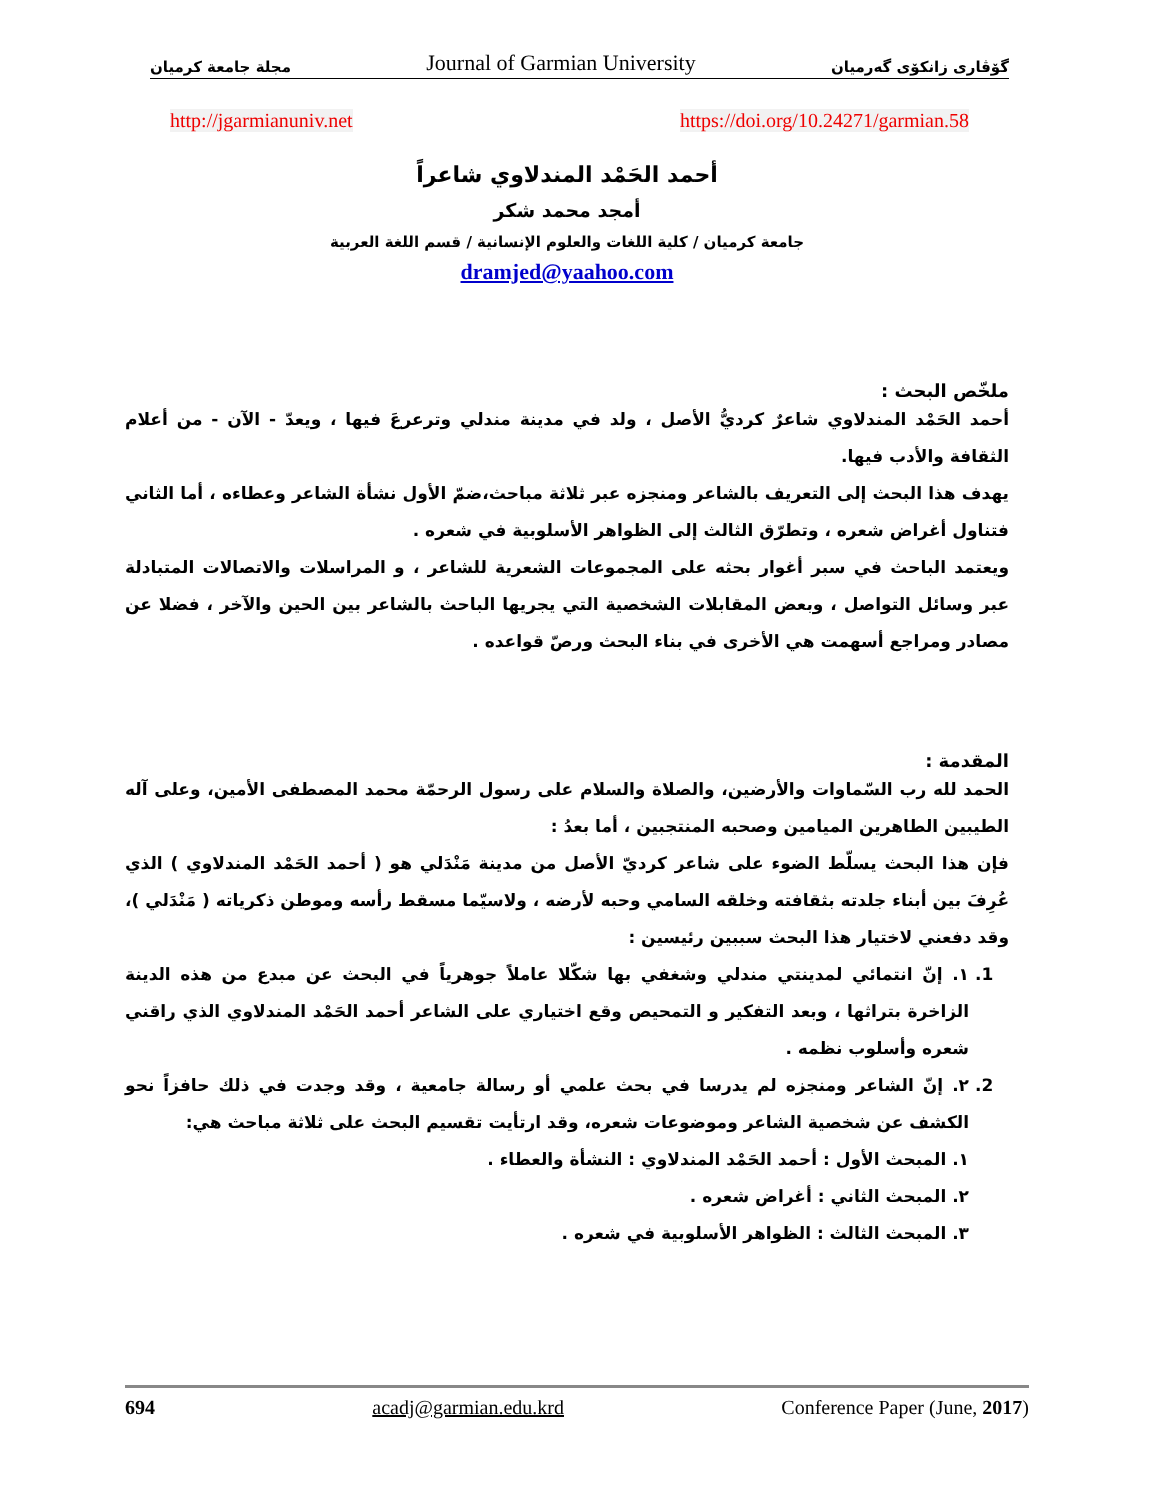مجلة جامعة كرميان Journal of Garmian University گۆڤاری زانكۆی گەرمیان
http://jgarmianuniv.net https://doi.org/10.24271/garmian.58
أحمد الحَمْد المندلاوي شاعراً
أمجد محمد شكر
جامعة كرميان / كلية اللغات والعلوم الإنسانية / قسم اللغة العربية
dramjed@yaahoo.com
ملخّص البحث :
أحمد الحَمْد المندلاوي شاعرٌ كرديُّ الأصل ، ولد في مدينة مندلي وترعرعَ فيها ، ويعدّ - الآن - من أعلام الثقافة والأدب فيها.
يهدف هذا البحث إلى التعريف بالشاعر ومنجزه عبر ثلاثة مباحث،ضمّ الأول نشأة الشاعر وعطاءه ، أما الثاني فتناول أغراض شعره ، وتطرّق الثالث إلى الظواهر الأسلوبية في شعره .
ويعتمد الباحث في سبر أغوار بحثه على المجموعات الشعرية للشاعر ، و المراسلات والاتصالات المتبادلة عبر وسائل التواصل ، وبعض المقابلات الشخصية التي يجريها الباحث بالشاعر بين الحين والآخر ، فضلا عن مصادر ومراجع أسهمت هي الأخرى في بناء البحث ورصّ قواعده .
المقدمة :
الحمد لله رب السّماوات والأرضين، والصلاة والسلام على رسول الرحمّة محمد المصطفى الأمين، وعلى آله الطيبين الطاهرين الميامين وصحبه المنتجبين ، أما بعدُ :
فإن هذا البحث يسلّط الضوء على شاعر كرديّ الأصل من مدينة مَنْدَلي هو ( أحمد الحَمْد المندلاوي ) الذي عُرِفَ بين أبناء جلدته بثقافته وخلقه السامي وحبه لأرضه ، ولاسيّما مسقط رأسه وموطن ذكرياته ( مَنْدَلي )، وقد دفعني لاختيار هذا البحث سببين رئيسين :
1. ١. إنّ انتمائي لمدينتي مندلي وشغفي بها شكّلا عاملاً جوهرياً في البحث عن مبدع من هذه الدينة الزاخرة بتراثها ، وبعد التفكير و التمحيص وقع اختياري على الشاعر أحمد الحَمْد المندلاوي الذي راقني شعره وأسلوب نظمه .
2. ٢. إنّ الشاعر ومنجزه لم يدرسا في بحث علمي أو رسالة جامعية ، وقد وجدت في ذلك حافزاً نحو الكشف عن شخصية الشاعر وموضوعات شعره، وقد ارتأيت تقسيم البحث على ثلاثة مباحث هي:
١. المبحث الأول : أحمد الحَمْد المندلاوي : النشأة والعطاء .
٢. المبحث الثاني : أغراض شعره .
٣. المبحث الثالث : الظواهر الأسلوبية في شعره .
694 acadj@garmian.edu.krd Conference Paper (June, 2017)